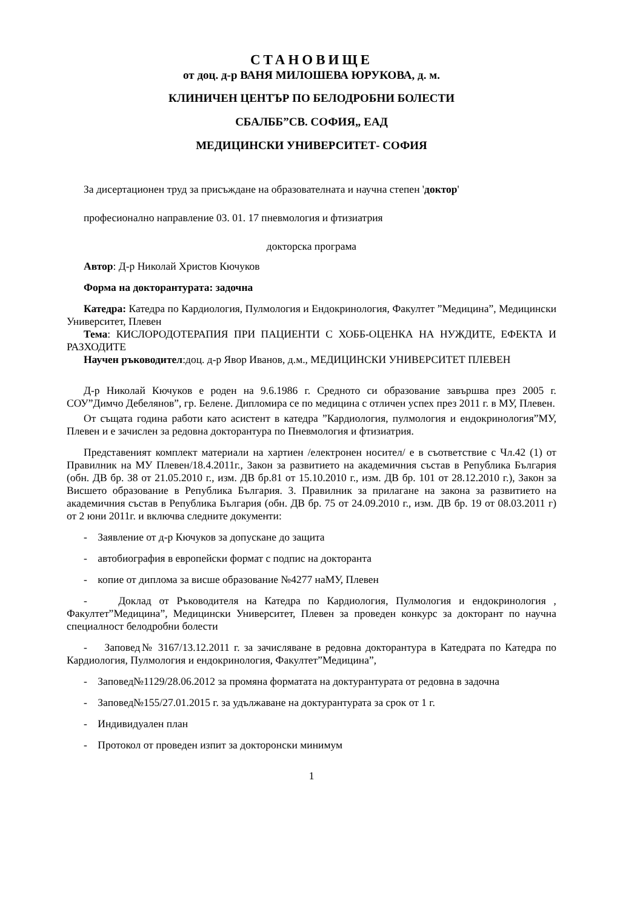СТАНОВИЩЕ
от доц. д-р ВАНЯ МИЛОШЕВА ЮРУКОВА, д. м.
КЛИНИЧЕН ЦЕНТЪР ПО БЕЛОДРОБНИ БОЛЕСТИ
СБАЛББ”СВ. СОФИЯ„ ЕАД
МЕДИЦИНСКИ УНИВЕРСИТЕТ- СОФИЯ
За дисертационен труд за присъждане на образователната и научна степен 'доктор'
професионално направление 03. 01. 17 пневмология и фтизиатрия
докторска програма
Автор: Д-р Николай Христов Кючуков
Форма на докторантурата: задочна
Катедра: Катедра по Кардиология, Пулмология и Ендокринология, Факултет ”Медицина”, Медицински Университет, Плевен
Тема: КИСЛОРОДОТЕРАПИЯ ПРИ ПАЦИЕНТИ С ХОББ-ОЦЕНКА НА НУЖДИТЕ, ЕФЕКТА И РАЗХОДИТЕ
Научен ръководител:доц. д-р Явор Иванов, д.м., МЕДИЦИНСКИ УНИВЕРСИТЕТ ПЛЕВЕН
Д-р Николай Кючуков е роден на 9.6.1986 г. Средното си образование завършва през 2005 г. СОУ”Димчо Дебелянов”, гр. Белене. Дипломира се по медицина с отличен успех през 2011 г. в МУ, Плевен.
От същата година работи като асистент в катедра ”Кардиология, пулмология и ендокринология”МУ, Плевен и е зачислен за редовна докторантура по Пневмология и фтизиатрия.
Представеният комплект материали на хартиен /електронен носител/ е в съответствие с Чл.42 (1) от Правилник на МУ Плевен/18.4.2011г., Закон за развитието на академичния състав в Република България (обн. ДВ бр. 38 от 21.05.2010 г., изм. ДВ бр.81 от 15.10.2010 г., изм. ДВ бр. 101 от 28.12.2010 г.), Закон за Висшето образование в Република България. 3. Правилник за прилагане на закона за развитието на академичния състав в Република България (обн. ДВ бр. 75 от 24.09.2010 г., изм. ДВ бр. 19 от 08.03.2011 г) от 2 юни 2011г. и включва следните документи:
- Заявление от д-р Кючуков за допускане до защита
- автобиография в европейски формат с подпис на докторанта
- копие от диплома за висше образование №4277 наМУ, Плевен
- Доклад от Ръководителя на Катедра по Кардиология, Пулмология и ендокринология , Факултет”Медицина”, Медицински Университет, Плевен за проведен конкурс за докторант по научна специалност белодробни болести
- Заповед№ 3167/13.12.2011 г. за зачисляване в редовна докторантура в Катедрата по Катедра по Кардиология, Пулмология и ендокринология, Факултет”Медицина”,
- Заповед№1129/28.06.2012 за промяна форматата на доктурантурата от редовна в задочна
- Заповед№155/27.01.2015 г. за удължаване на доктурантурата за срок от 1 г.
- Индивидуален план
- Протокол от проведен изпит за докторонски минимум
1